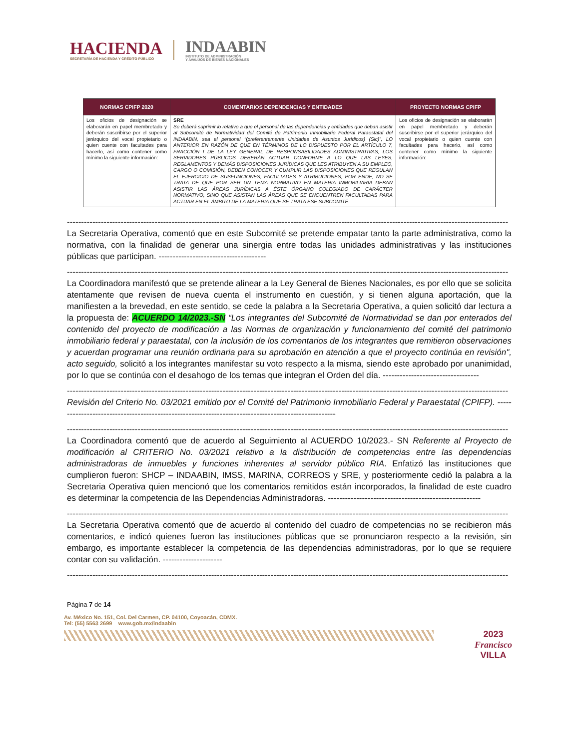HACIENDA
SECRETARÍA DE HACIENDA Y CRÉDITO PÚBLICO
INDAABIN
INSTITUTO DE ADMINISTRACIÓN
Y AVALÚOS DE BIENES NACIONALES
| NORMAS CPIFP 2020 | COMENTARIOS DEPENDENCIAS Y ENTIDADES | PROYECTO NORMAS CPIFP |
| --- | --- | --- |
| Los oficios de designación se elaborarán en papel membretado y deberán suscribirse por el superior jerárquico del vocal propietario o quien cuente con facultades para hacerlo, así como contener como mínimo la siguiente información: | SRE Se deberá suprimir lo relativo a que el personal de las dependencias y entidades que deban asistir al Subcomité de Normatividad del Comité de Patrimonio Inmobiliario Federal Paraestatal del INDAABIN, sea el personal “(preferentemente Unidades de Asuntos Jurídicos) (Sic)”, LO ANTERIOR EN RAZÓN DE QUE EN TÉRMINOS DE LO DISPUESTO POR EL ARTÍCULO 7, FRACCIÓN I DE LA LEY GENERAL DE RESPONSABILIDADES ADMINISTRATIVAS, LOS SERVIDORES PÚBLICOS DEBERÁN ACTUAR CONFORME A LO QUE LAS LEYES, REGLAMENTOS Y DEMÁS DISPOSICIONES JURÍDICAS QUE LES ATRIBUYEN A SU EMPLEO, CARGO O COMISIÓN, DEBEN CONOCER Y CUMPLIR LAS DISPOSICIONES QUE REGULAN EL EJERCICIO DE SUSFUNCIONES, FACULTADES Y ATRIBUCIONES, POR ENDE, NO SE TRATA DE QUE POR SER UN TEMA NORMATIVO EN MATERIA INMOBILIARIA DEBAN ASISTIR LAS ÁREAS JURÍDICAS A ÉSTE ÓRGANO COLEGIADO DE CARÁCTER NORMATIVO, SINO QUE ASISTAN LAS ÁREAS QUE SE ENCUENTREN FACULTADAS PARA ACTUAR EN EL ÁMBITO DE LA MATERIA QUE SE TRATA ESE SUBCOMITÉ. | Los oficios de designación se elaborarán en papel membretado y deberán suscribirse por el superior jerárquico del vocal propietario o quien cuente con facultades para hacerlo, así como contener como mínimo la siguiente información: |
------------------------------------------------------------------------------------------------------------------------------------------------------------
La Secretaria Operativa, comentó que en este Subcomité se pretende empatar tanto la parte administrativa, como la normativa, con la finalidad de generar una sinergia entre todas las unidades administrativas y las instituciones públicas que participan. --------------------------------------
------------------------------------------------------------------------------------------------------------------------------------------------------------
La Coordinadora manifestó que se pretende alinear a la Ley General de Bienes Nacionales, es por ello que se solicita atentamente que revisen de nueva cuenta el instrumento en cuestión, y si tienen alguna aportación, que la manifiesten a la brevedad, en este sentido, se cede la palabra a la Secretaria Operativa, a quien solicitó dar lectura a la propuesta de: ACUERDO 14/2023.-SN “Los integrantes del Subcomité de Normatividad se dan por enterados del contenido del proyecto de modificación a las Normas de organización y funcionamiento del comité del patrimonio inmobiliario federal y paraestatal, con la inclusión de los comentarios de los integrantes que remitieron observaciones y acuerdan programar una reunión ordinaria para su aprobación en atención a que el proyecto continúa en revisión", acto seguido, solicitó a los integrantes manifestar su voto respecto a la misma, siendo este aprobado por unanimidad, por lo que se continúa con el desahogo de los temas que integran el Orden del día. ----------------------------------
------------------------------------------------------------------------------------------------------------------------------------------------------------
Revisión del Criterio No. 03/2021 emitido por el Comité del Patrimonio Inmobiliario Federal y Paraestatal (CPIFP). ----------------------------------------------------------------------------------------------------
------------------------------------------------------------------------------------------------------------------------------------------------------------
La Coordinadora comentó que de acuerdo al Seguimiento al ACUERDO 10/2023.- SN Referente al Proyecto de modificación al CRITERIO No. 03/2021 relativo a la distribución de competencias entre las dependencias administradoras de inmuebles y funciones inherentes al servidor público RIA. Enfatizó las instituciones que cumplieron fueron: SHCP – INDAABIN, IMSS, MARINA, CORREOS y SRE, y posteriormente cedió la palabra a la Secretaria Operativa quien mencionó que los comentarios remitidos están incorporados, la finalidad de este cuadro es determinar la competencia de las Dependencias Administradoras. ------------------------------------------------------
------------------------------------------------------------------------------------------------------------------------------------------------------------
La Secretaria Operativa comentó que de acuerdo al contenido del cuadro de competencias no se recibieron más comentarios, e indicó quienes fueron las instituciones públicas que se pronunciaron respecto a la revisión, sin embargo, es importante establecer la competencia de las dependencias administradoras, por lo que se requiere contar con su validación. ---------------------
------------------------------------------------------------------------------------------------------------------------------------------------------------
Página 7 de 14
Av. México No. 151, Col. Del Carmen, CP. 04100, Coyoacán, CDMX.
Tel: (55) 5563 2699 www.gob.mx/indaabin
2023
Francisco
VILLA